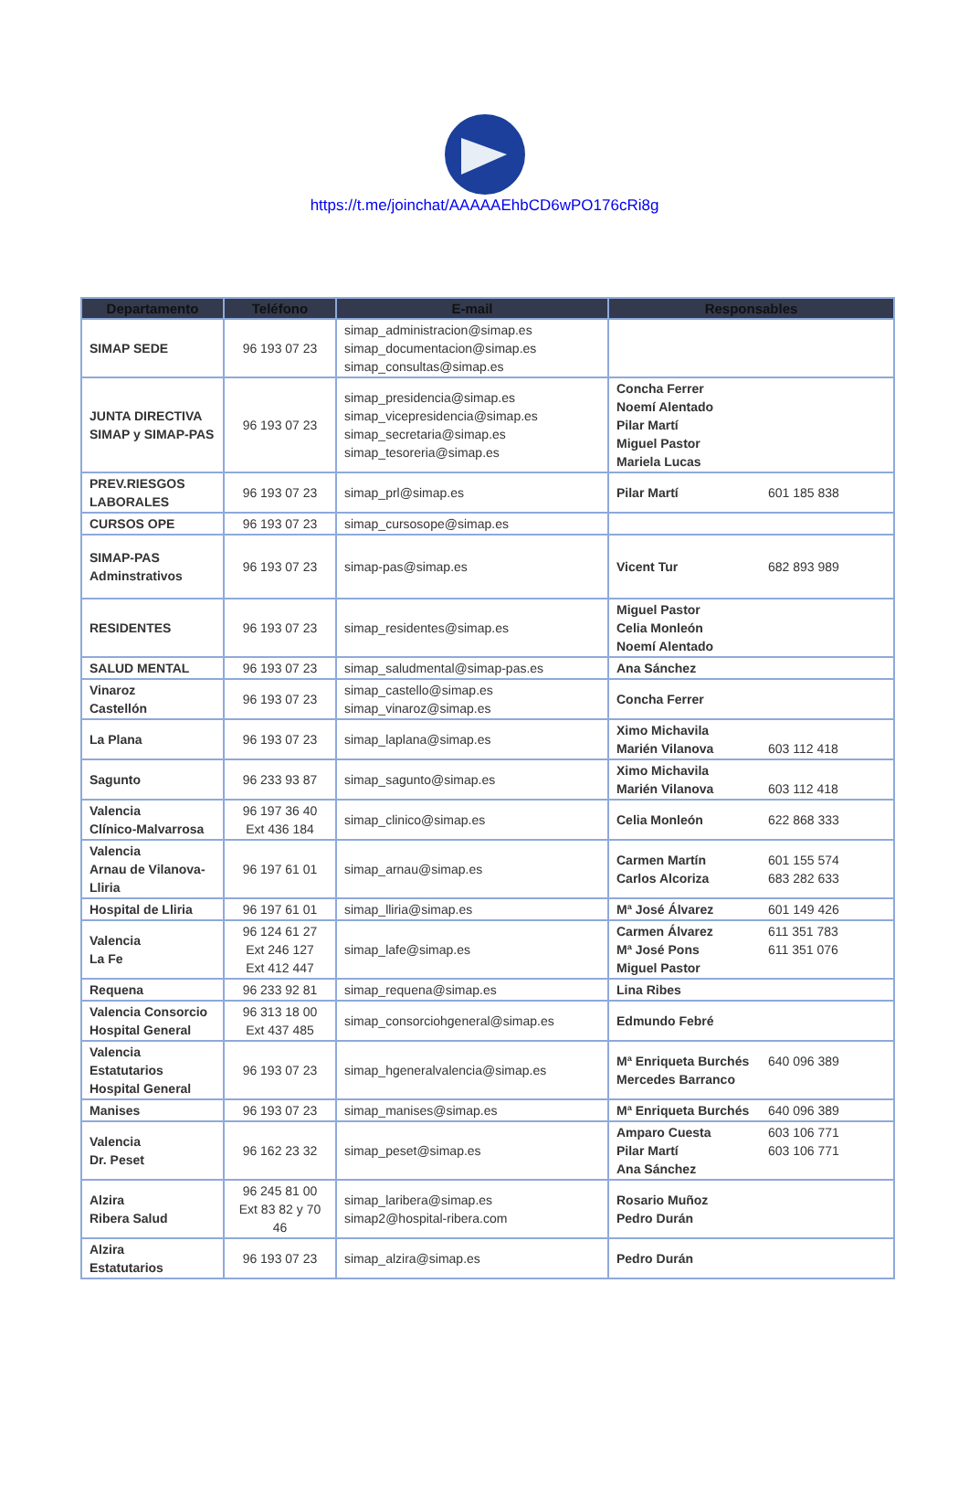https://t.me/joinchat/AAAAAEhbCD6wPO176cRi8g
| Departamento | Teléfono | E-mail | Responsables | |
| --- | --- | --- | --- | --- |
| SIMAP SEDE | 96 193 07 23 | simap_administracion@simap.es simap_documentacion@simap.es simap_consultas@simap.es | | |
| JUNTA DIRECTIVA SIMAP y SIMAP-PAS | 96 193 07 23 | simap_presidencia@simap.es simap_vicepresidencia@simap.es simap_secretaria@simap.es simap_tesoreria@simap.es | Concha Ferrer Noemí Alentado Pilar Martí Miguel Pastor Mariela Lucas | |
| PREV.RIESGOS LABORALES | 96 193 07 23 | simap_prl@simap.es | Pilar Martí | 601 185 838 |
| CURSOS OPE | 96 193 07 23 | simap_cursosope@simap.es | | |
| SIMAP-PAS Adminstrativos | 96 193 07 23 | simap-pas@simap.es | Vicent Tur | 682 893 989 |
| RESIDENTES | 96 193 07 23 | simap_residentes@simap.es | Miguel Pastor Celia Monleón Noemí Alentado | |
| SALUD MENTAL | 96 193 07 23 | simap_saludmental@simap-pas.es | Ana Sánchez | |
| Vinaroz Castellón | 96 193 07 23 | simap_castello@simap.es simap_vinaroz@simap.es | Concha Ferrer | |
| La Plana | 96 193 07 23 | simap_laplana@simap.es | Ximo Michavila Marién Vilanova | 603 112 418 |
| Sagunto | 96 233 93 87 | simap_sagunto@simap.es | Ximo Michavila Marién Vilanova | 603 112 418 |
| Valencia Clínico-Malvarrosa | 96 197 36 40 Ext 436 184 | simap_clinico@simap.es | Celia Monleón | 622 868 333 |
| Valencia Arnau de Vilanova-Lliria | 96 197 61 01 | simap_arnau@simap.es | Carmen Martín Carlos Alcoriza | 601 155 574 683 282 633 |
| Hospital de Lliria | 96 197 61 01 | simap_lliria@simap.es | Mª José Álvarez | 601 149 426 |
| Valencia La Fe | 96 124 61 27 Ext 246 127 Ext 412 447 | simap_lafe@simap.es | Carmen Álvarez Mª José Pons Miguel Pastor | 611 351 783 611 351 076 |
| Requena | 96 233 92 81 | simap_requena@simap.es | Lina Ribes | |
| Valencia Consorcio Hospital General | 96 313 18 00 Ext 437 485 | simap_consorciohgeneral@simap.es | Edmundo Febré | |
| Valencia Estatutarios Hospital General | 96 193 07 23 | simap_hgeneralvalencia@simap.es | Mª Enriqueta Burchés Mercedes Barranco | 640 096 389 |
| Manises | 96 193 07 23 | simap_manises@simap.es | Mª Enriqueta Burchés | 640 096 389 |
| Valencia Dr. Peset | 96 162 23 32 | simap_peset@simap.es | Amparo Cuesta Pilar Martí Ana Sánchez | 603 106 771 603 106 771 |
| Alzira Ribera Salud | 96 245 81 00 Ext 83 82 y 70 46 | simap_laribera@simap.es simap2@hospital-ribera.com | Rosario Muñoz Pedro Durán | |
| Alzira Estatutarios | 96 193 07 23 | simap_alzira@simap.es | Pedro Durán | |